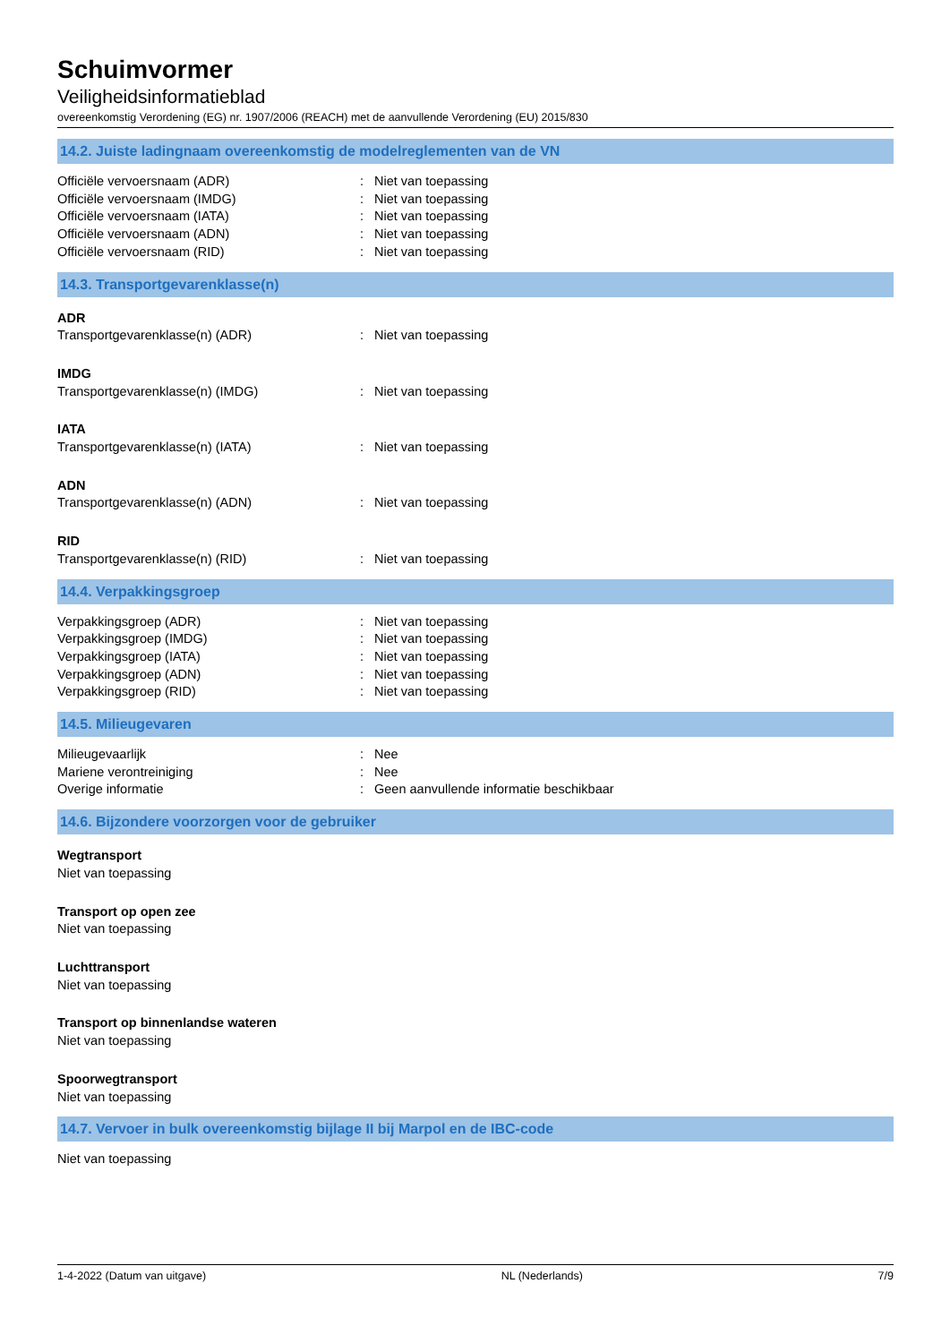Schuimvormer
Veiligheidsinformatieblad
overeenkomstig Verordening (EG) nr. 1907/2006 (REACH) met de aanvullende Verordening (EU) 2015/830
14.2. Juiste ladingnaam overeenkomstig de modelreglementen van de VN
Officiële vervoersnaam (ADR) : Niet van toepassing
Officiële vervoersnaam (IMDG) : Niet van toepassing
Officiële vervoersnaam (IATA) : Niet van toepassing
Officiële vervoersnaam (ADN) : Niet van toepassing
Officiële vervoersnaam (RID) : Niet van toepassing
14.3. Transportgevarenklasse(n)
ADR
Transportgevarenklasse(n) (ADR) : Niet van toepassing
IMDG
Transportgevarenklasse(n) (IMDG) : Niet van toepassing
IATA
Transportgevarenklasse(n) (IATA) : Niet van toepassing
ADN
Transportgevarenklasse(n) (ADN) : Niet van toepassing
RID
Transportgevarenklasse(n) (RID) : Niet van toepassing
14.4. Verpakkingsgroep
Verpakkingsgroep (ADR) : Niet van toepassing
Verpakkingsgroep (IMDG) : Niet van toepassing
Verpakkingsgroep (IATA) : Niet van toepassing
Verpakkingsgroep (ADN) : Niet van toepassing
Verpakkingsgroep (RID) : Niet van toepassing
14.5. Milieugevaren
Milieugevaarlijk : Nee
Mariene verontreiniging : Nee
Overige informatie : Geen aanvullende informatie beschikbaar
14.6. Bijzondere voorzorgen voor de gebruiker
Wegtransport
Niet van toepassing
Transport op open zee
Niet van toepassing
Luchttransport
Niet van toepassing
Transport op binnenlandse wateren
Niet van toepassing
Spoorwegtransport
Niet van toepassing
14.7. Vervoer in bulk overeenkomstig bijlage II bij Marpol en de IBC-code
Niet van toepassing
1-4-2022 (Datum van uitgave) NL (Nederlands) 7/9